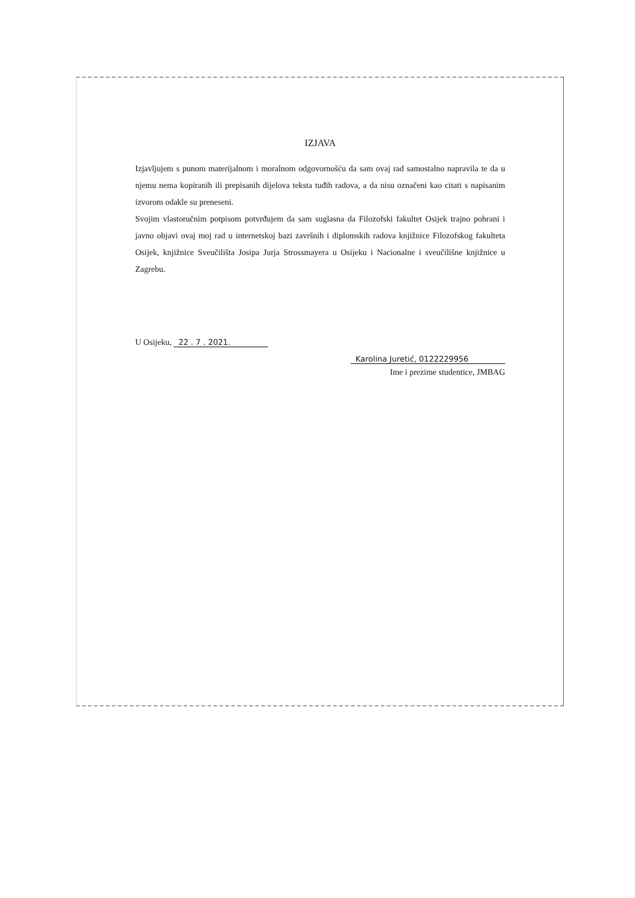IZJAVA
Izjavljujem s punom materijalnom i moralnom odgovornošću da sam ovaj rad samostalno napravila te da u njemu nema kopiranih ili prepisanih dijelova teksta tuđih radova, a da nisu označeni kao citati s napisanim izvorom odakle su preneseni.
Svojim vlastoručnim potpisom potvrđujem da sam suglasna da Filozofski fakultet Osijek trajno pohrani i javno objavi ovaj moj rad u internetskoj bazi završnih i diplomskih radova knjižnice Filozofskog fakulteta Osijek, knjižnice Sveučilišta Josipa Jurja Strossmayera u Osijeku i Nacionalne i sveučilišne knjižnice u Zagrebu.
U Osijeku, 22 . 7 . 2021.
Karolina Juretić, 0122229956
Ime i prezime studentice, JMBAG